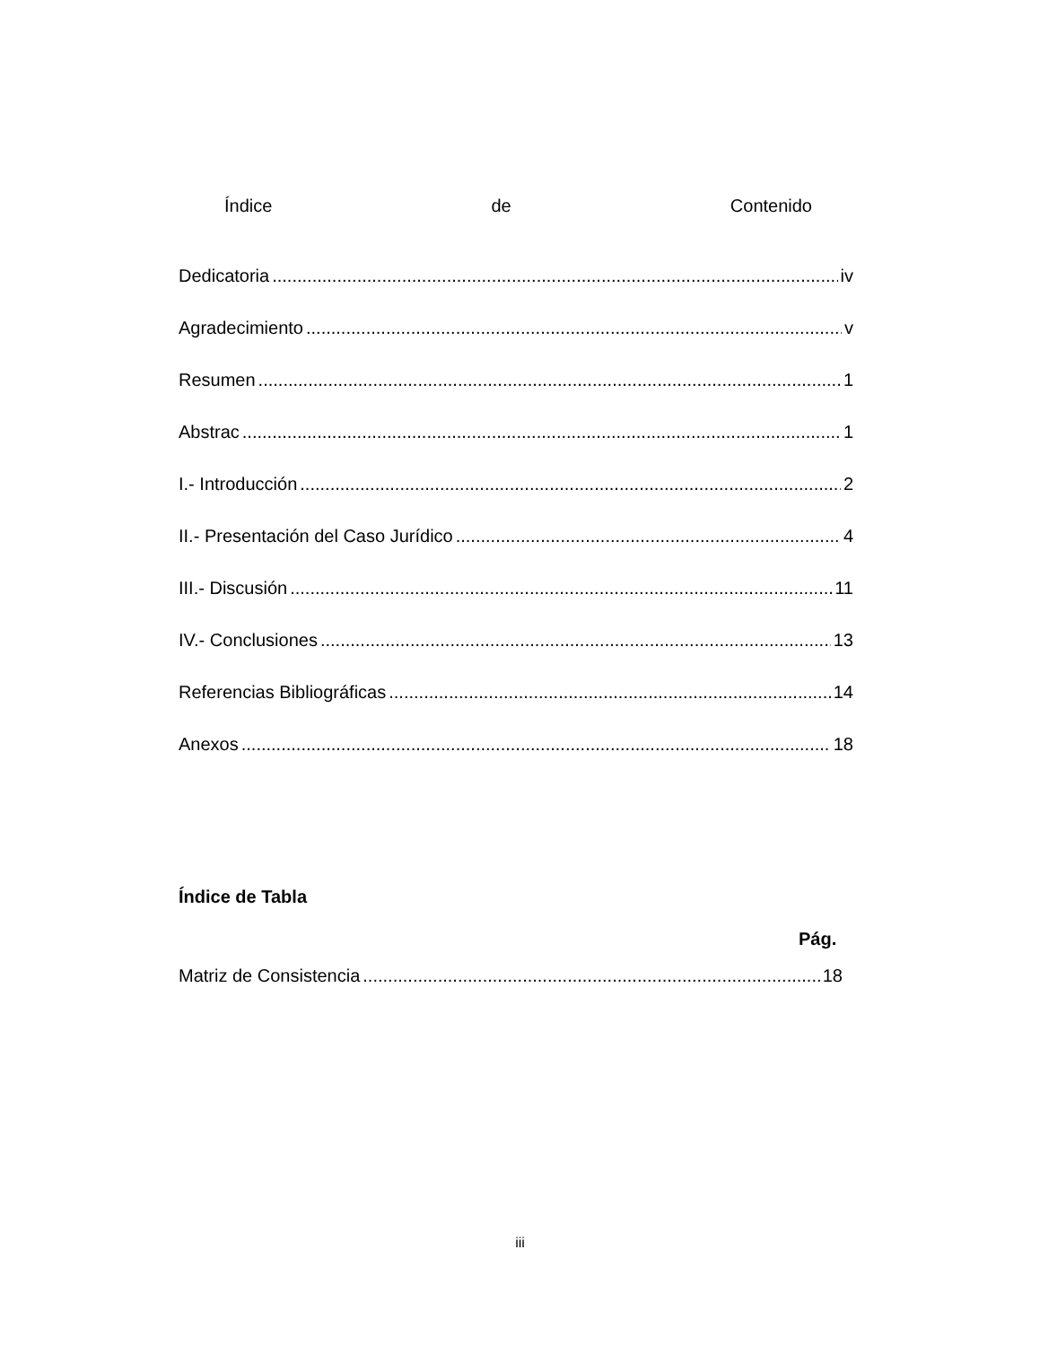Índice de Contenido
Dedicatoria iv
Agradecimiento v
Resumen 1
Abstrac 1
I.- Introducción 2
II.- Presentación del Caso Jurídico 4
III.- Discusión 11
IV.- Conclusiones 13
Referencias Bibliográficas 14
Anexos 18
Índice de Tabla
Pág.
Matriz de Consistencia 18
iii